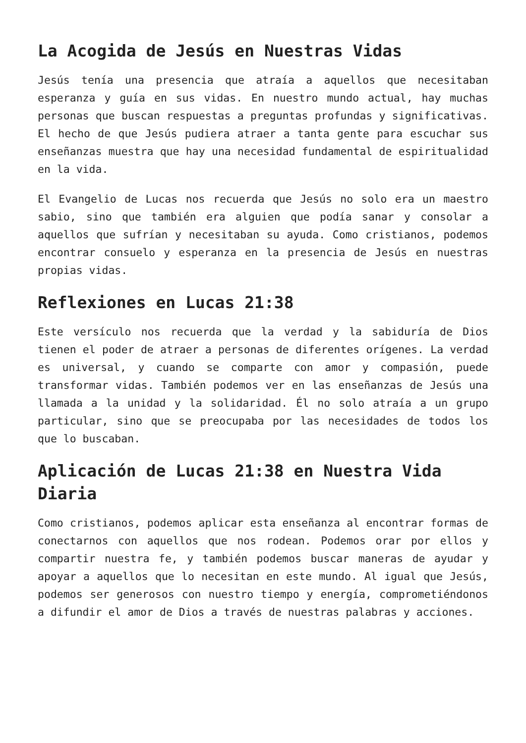La Acogida de Jesús en Nuestras Vidas
Jesús tenía una presencia que atraía a aquellos que necesitaban esperanza y guía en sus vidas. En nuestro mundo actual, hay muchas personas que buscan respuestas a preguntas profundas y significativas. El hecho de que Jesús pudiera atraer a tanta gente para escuchar sus enseñanzas muestra que hay una necesidad fundamental de espiritualidad en la vida.
El Evangelio de Lucas nos recuerda que Jesús no solo era un maestro sabio, sino que también era alguien que podía sanar y consolar a aquellos que sufrían y necesitaban su ayuda. Como cristianos, podemos encontrar consuelo y esperanza en la presencia de Jesús en nuestras propias vidas.
Reflexiones en Lucas 21:38
Este versículo nos recuerda que la verdad y la sabiduría de Dios tienen el poder de atraer a personas de diferentes orígenes. La verdad es universal, y cuando se comparte con amor y compasión, puede transformar vidas. También podemos ver en las enseñanzas de Jesús una llamada a la unidad y la solidaridad. Él no solo atraía a un grupo particular, sino que se preocupaba por las necesidades de todos los que lo buscaban.
Aplicación de Lucas 21:38 en Nuestra Vida Diaria
Como cristianos, podemos aplicar esta enseñanza al encontrar formas de conectarnos con aquellos que nos rodean. Podemos orar por ellos y compartir nuestra fe, y también podemos buscar maneras de ayudar y apoyar a aquellos que lo necesitan en este mundo. Al igual que Jesús, podemos ser generosos con nuestro tiempo y energía, comprometiéndonos a difundir el amor de Dios a través de nuestras palabras y acciones.